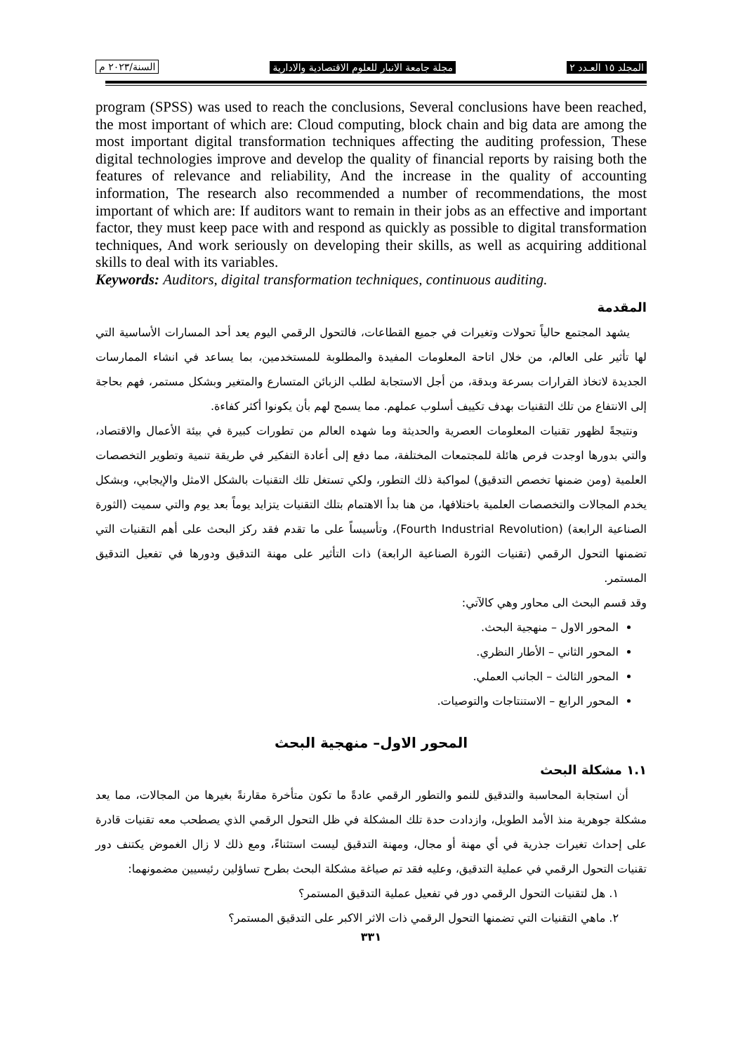المجلد ١٥ العـدد ٢ مجلة جامعة الانبار للعلوم الاقتصادية والادارية السنة/٢٠٢٣ م
program (SPSS) was used to reach the conclusions, Several conclusions have been reached, the most important of which are: Cloud computing, block chain and big data are among the most important digital transformation techniques affecting the auditing profession, These digital technologies improve and develop the quality of financial reports by raising both the features of relevance and reliability, And the increase in the quality of accounting information, The research also recommended a number of recommendations, the most important of which are: If auditors want to remain in their jobs as an effective and important factor, they must keep pace with and respond as quickly as possible to digital transformation techniques, And work seriously on developing their skills, as well as acquiring additional skills to deal with its variables.
Keywords: Auditors, digital transformation techniques, continuous auditing.
المقدمة
يشهد المجتمع حالياً تحولات وتغيرات في جميع القطاعات، فالتحول الرقمي اليوم يعد أحد المسارات الأساسية التي لها تأثير على العالم، من خلال اتاحة المعلومات المفيدة والمطلوبة للمستخدمين، بما يساعد في انشاء الممارسات الجديدة لاتخاذ القرارات بسرعة وبدقة، من أجل الاستجابة لطلب الزبائن المتسارع والمتغير وبشكل مستمر، فهم بحاجة إلى الانتفاع من تلك التقنيات بهدف تكييف أسلوب عملهم. مما يسمح لهم بأن يكونوا أكثر كفاءة.
ونتيجةً لظهور تقنيات المعلومات العصرية والحديثة وما شهده العالم من تطورات كبيرة في بيئة الأعمال والاقتصاد، والتي بدورها اوجدت فرص هائلة للمجتمعات المختلفة، مما دفع إلى أعادة التفكير في طريقة تنمية وتطوير التخصصات العلمية (ومن ضمنها تخصص التدقيق) لمواكبة ذلك التطور، ولكي تستغل تلك التقنيات بالشكل الامثل والإيجابي، وبشكل يخدم المجالات والتخصصات العلمية باختلافها، من هنا بدأ الاهتمام بتلك التقنيات يتزايد يوماً بعد يوم والتي سميت (الثورة الصناعية الرابعة) (Fourth Industrial Revolution)، وتأسيساً على ما تقدم فقد ركز البحث على أهم التقنيات التي تضمنها التحول الرقمي (تقنيات الثورة الصناعية الرابعة) ذات التأثير على مهنة التدقيق ودورها في تفعيل التدقيق المستمر.
وقد قسم البحث الى محاور وهي كالآتي:
المحور الاول – منهجية البحث.
المحور الثاني – الأطار النظري.
المحور الثالث – الجانب العملي.
المحور الرابع – الاستنتاجات والتوصيات.
المحور الاول– منهجية البحث
١.١ مشكلة البحث
أن استجابة المحاسبة والتدقيق للنمو والتطور الرقمي عادةً ما تكون متأخرة مقارنةً بغيرها من المجالات، مما يعد مشكلة جوهرية منذ الأمد الطويل، وازدادت حدة تلك المشكلة في ظل التحول الرقمي الذي يصطحب معه تقنيات قادرة على إحداث تغيرات جذرية في أي مهنة أو مجال، ومهنة التدقيق ليست استثناءً، ومع ذلك لا زال الغموض يكتنف دور تقنيات التحول الرقمي في عملية التدقيق، وعليه فقد تم صياغة مشكلة البحث بطرح تساؤلين رئيسيين مضمونهما:
١. هل لتقنيات التحول الرقمي دور في تفعيل عملية التدقيق المستمر؟
٢. ماهي التقنيات التي تضمنها التحول الرقمي ذات الاثر الاكبر على التدقيق المستمر؟
٣٣١